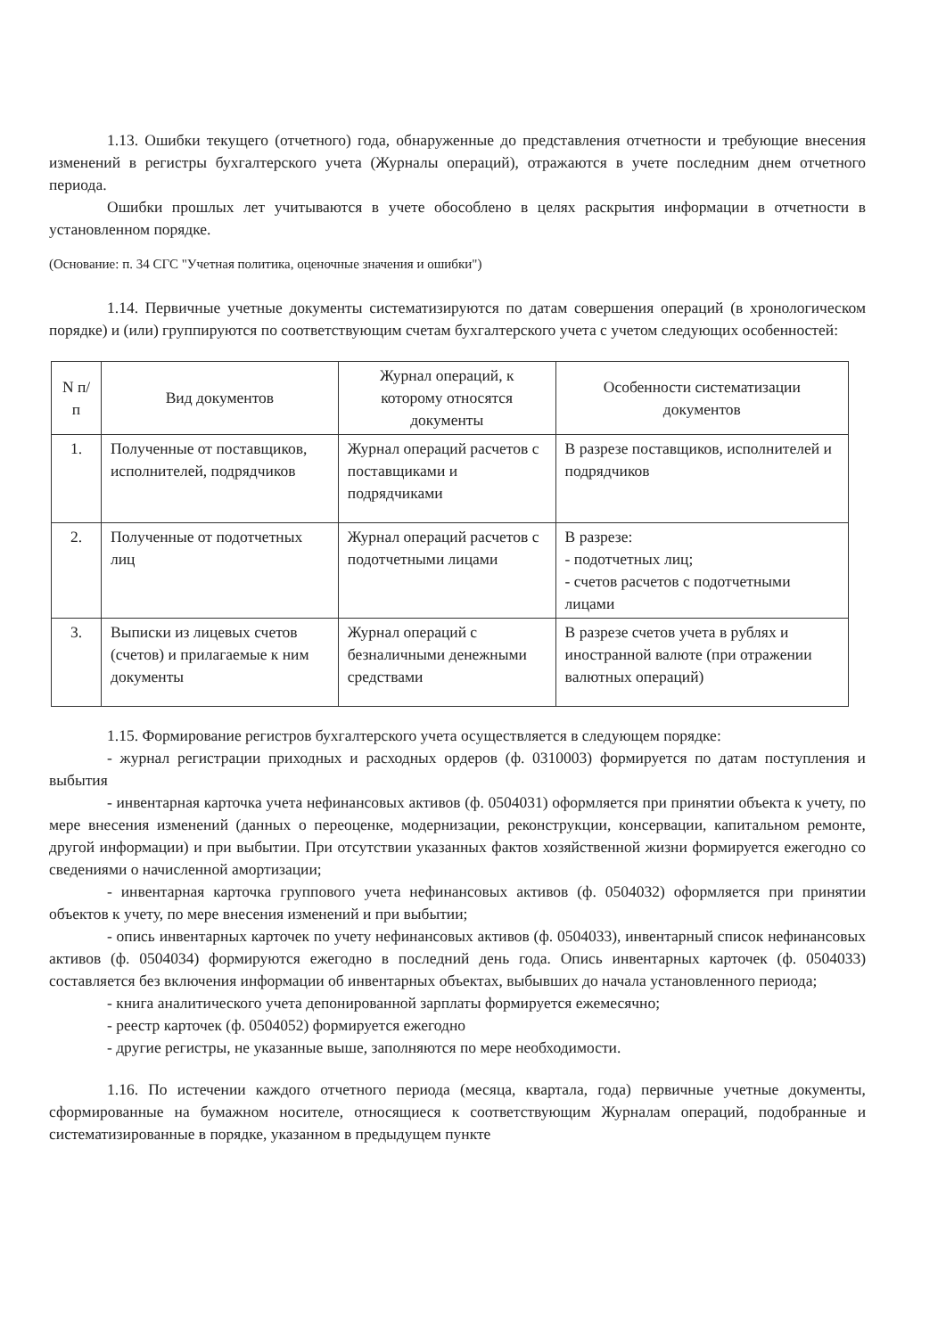1.13. Ошибки текущего (отчетного) года, обнаруженные до представления отчетности и требующие внесения изменений в регистры бухгалтерского учета (Журналы операций), отражаются в учете последним днем отчетного периода.
Ошибки прошлых лет учитываются в учете обособлено в целях раскрытия информации в отчетности в установленном порядке.
(Основание: п. 34 СГС "Учетная политика, оценочные значения и ошибки")
1.14. Первичные учетные документы систематизируются по датам совершения операций (в хронологическом порядке) и (или) группируются по соответствующим счетам бухгалтерского учета с учетом следующих особенностей:
| N п/п | Вид документов | Журнал операций, к которому относятся документы | Особенности систематизации документов |
| --- | --- | --- | --- |
| 1. | Полученные от поставщиков, исполнителей, подрядчиков | Журнал операций расчетов с поставщиками и подрядчиками | В разрезе поставщиков, исполнителей и подрядчиков |
| 2. | Полученные от подотчетных лиц | Журнал операций расчетов с подотчетными лицами | В разрезе: - подотчетных лиц; - счетов расчетов с подотчетными лицами |
| 3. | Выписки из лицевых счетов (счетов) и прилагаемые к ним документы | Журнал операций с безналичными денежными средствами | В разрезе счетов учета в рублях и иностранной валюте (при отражении валютных операций) |
1.15. Формирование регистров бухгалтерского учета осуществляется в следующем порядке:
- журнал регистрации приходных и расходных ордеров (ф. 0310003) формируется по датам поступления и выбытия
- инвентарная карточка учета нефинансовых активов (ф. 0504031) оформляется при принятии объекта к учету, по мере внесения изменений (данных о переоценке, модернизации, реконструкции, консервации, капитальном ремонте, другой информации) и при выбытии. При отсутствии указанных фактов хозяйственной жизни формируется ежегодно со сведениями о начисленной амортизации;
- инвентарная карточка группового учета нефинансовых активов (ф. 0504032) оформляется при принятии объектов к учету, по мере внесения изменений и при выбытии;
- опись инвентарных карточек по учету нефинансовых активов (ф. 0504033), инвентарный список нефинансовых активов (ф. 0504034) формируются ежегодно в последний день года. Опись инвентарных карточек (ф. 0504033) составляется без включения информации об инвентарных объектах, выбывших до начала установленного периода;
- книга аналитического учета депонированной зарплаты формируется ежемесячно;
- реестр карточек (ф. 0504052) формируется ежегодно
- другие регистры, не указанные выше, заполняются по мере необходимости.
1.16. По истечении каждого отчетного периода (месяца, квартала, года) первичные учетные документы, сформированные на бумажном носителе, относящиеся к соответствующим Журналам операций, подобранные и систематизированные в порядке, указанном в предыдущем пункте